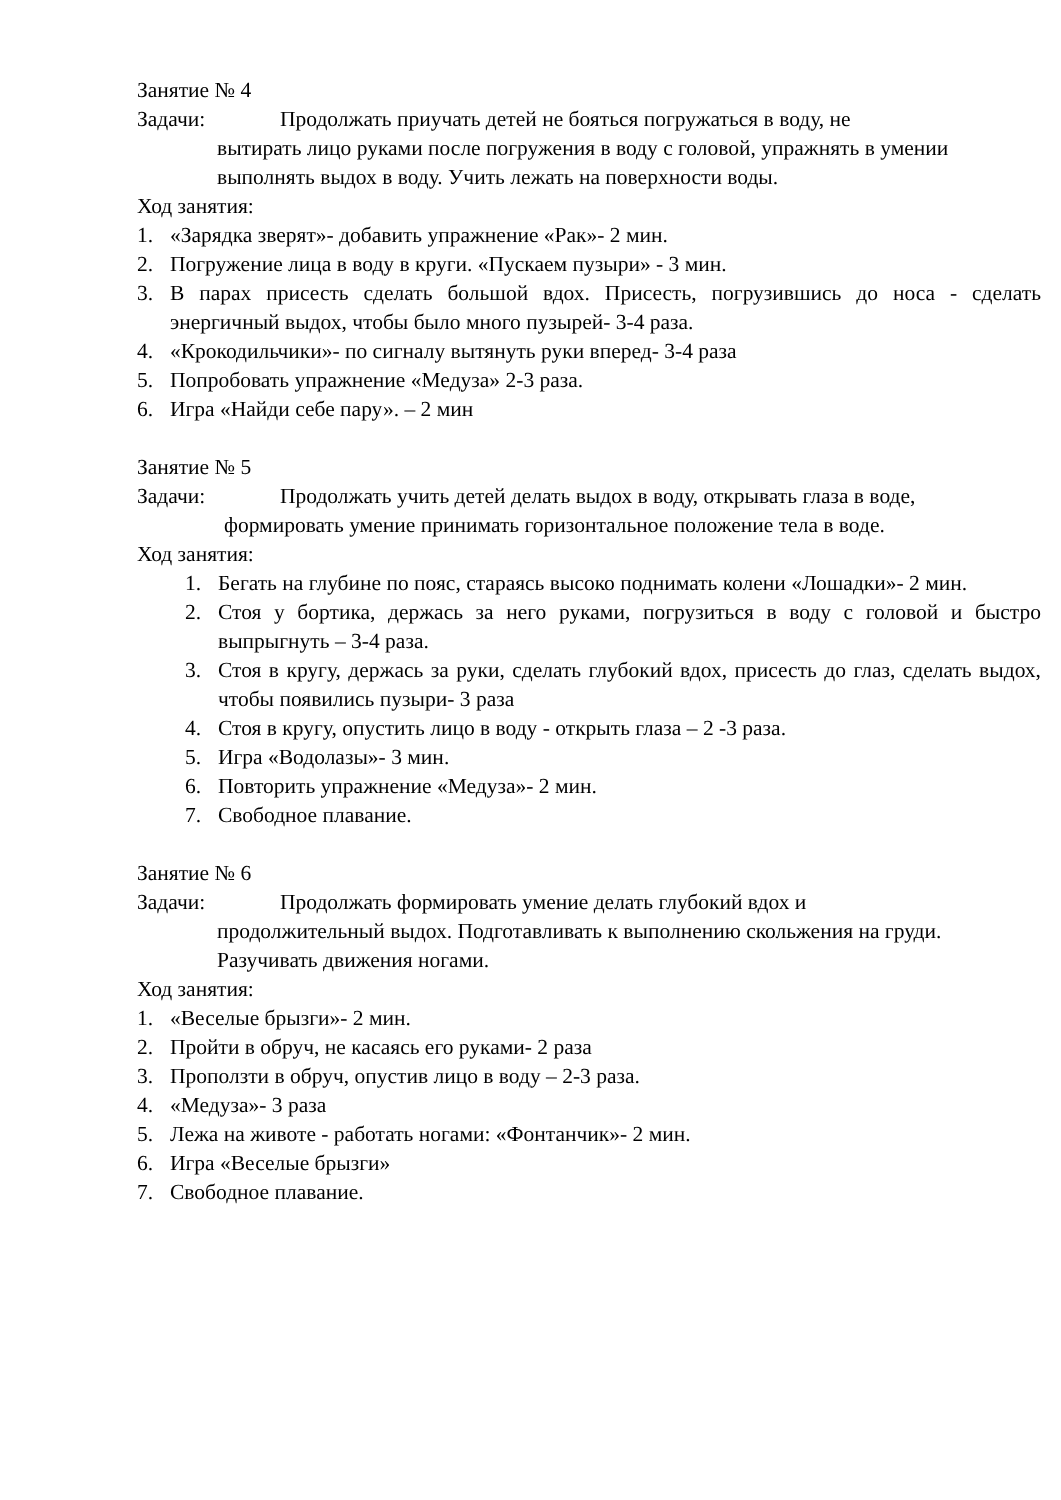Занятие № 4
Задачи: Продолжать приучать детей не бояться погружаться в воду, не
вытирать лицо руками после погружения в воду с головой, упражнять в умении выполнять выдох в воду. Учить лежать на поверхности воды.
Ход занятия:
1. «Зарядка зверят»- добавить упражнение «Рак»- 2 мин.
2. Погружение лица в воду в круги. «Пускаем пузыри» - 3 мин.
3. В парах присесть сделать большой вдох. Присесть, погрузившись до носа - сделать энергичный выдох, чтобы было много пузырей- 3-4 раза.
4. «Крокодильчики»- по сигналу вытянуть руки вперед- 3-4 раза
5. Попробовать упражнение «Медуза» 2-3 раза.
6. Игра «Найди себе пару». – 2 мин
Занятие № 5
Задачи: Продолжать учить детей делать выдох в воду, открывать глаза в воде,
формировать умение принимать горизонтальное положение тела в воде.
Ход занятия:
1. Бегать на глубине по пояс, стараясь высоко поднимать колени «Лошадки»- 2 мин.
2. Стоя у бортика, держась за него руками, погрузиться в воду с головой и быстро выпрыгнуть – 3-4 раза.
3. Стоя в кругу, держась за руки, сделать глубокий вдох, присесть до глаз, сделать выдох, чтобы появились пузыри- 3 раза
4. Стоя в кругу, опустить лицо в воду - открыть глаза – 2 -3 раза.
5. Игра «Водолазы»- 3 мин.
6. Повторить упражнение «Медуза»- 2 мин.
7. Свободное плавание.
Занятие № 6
Задачи: Продолжать формировать умение делать глубокий вдох и
продолжительный выдох. Подготавливать к выполнению скольжения на груди. Разучивать движения ногами.
Ход занятия:
1. «Веселые брызги»- 2 мин.
2. Пройти в обруч, не касаясь его руками- 2 раза
3. Проползти в обруч, опустив лицо в воду – 2-3 раза.
4. «Медуза»- 3 раза
5. Лежа на животе - работать ногами: «Фонтанчик»- 2 мин.
6. Игра «Веселые брызги»
7. Свободное плавание.